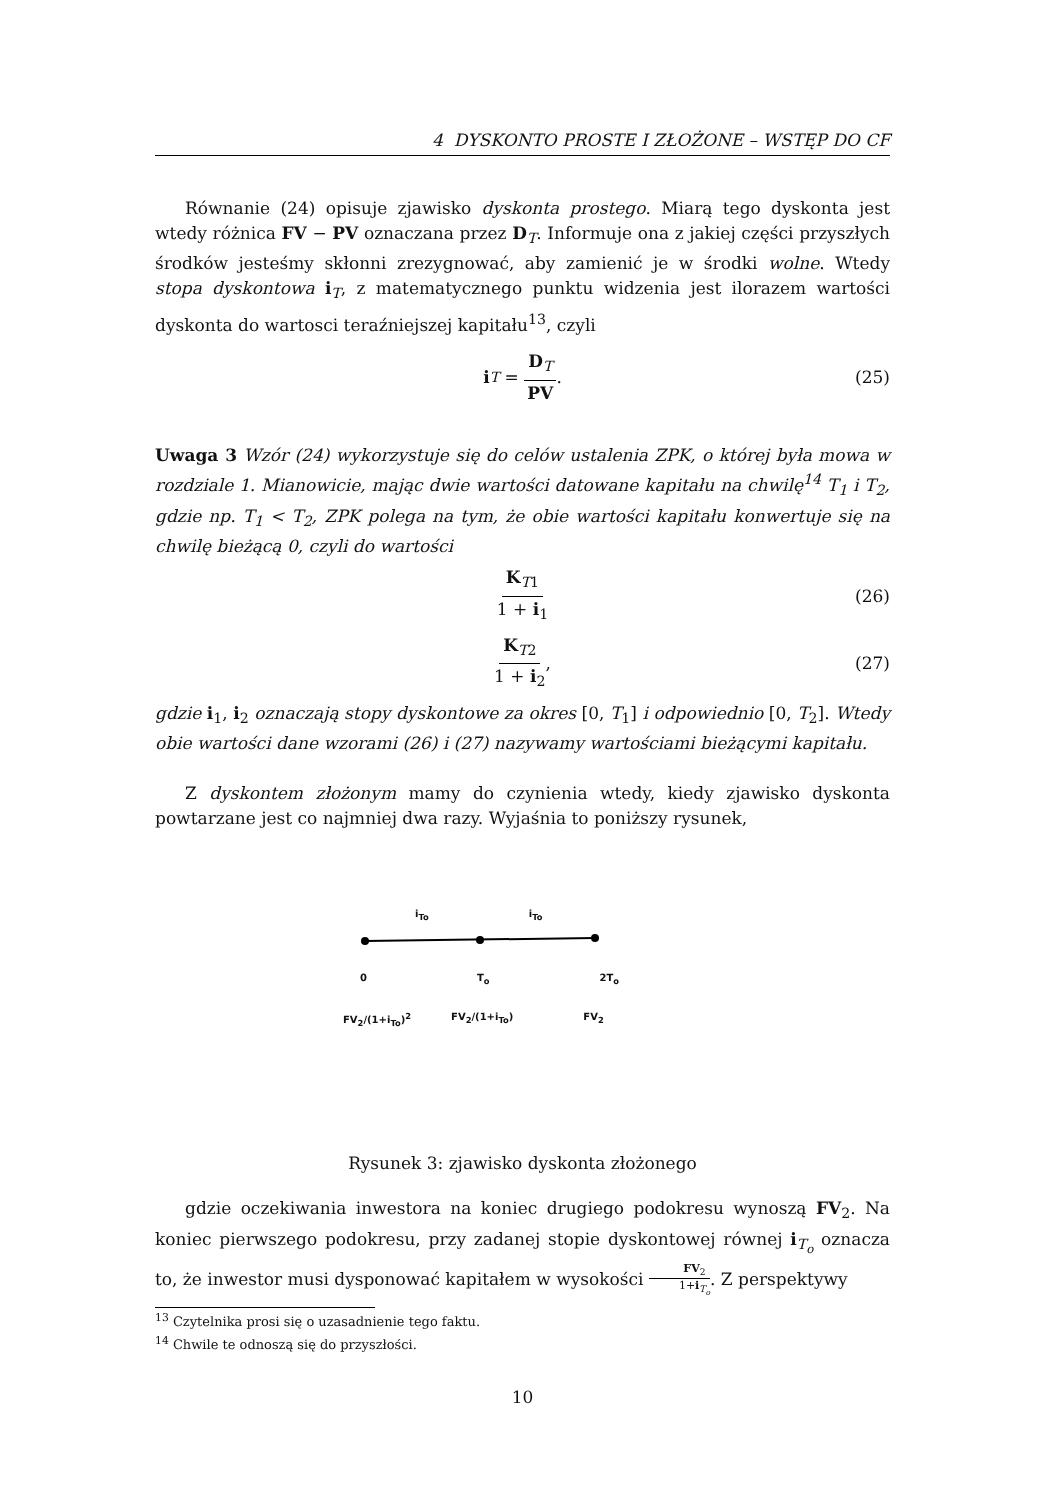4 DYSKONTO PROSTE I ZŁOŻONE – WSTĘP DO CF
Równanie (24) opisuje zjawisko dyskonta prostego. Miarą tego dyskonta jest wtedy różnica FV − PV oznaczana przez D<sub>T</sub>. Informuje ona z jakiej części przyszłych środków jesteśmy skłonni zrezygnować, aby zamienić je w środki wolne. Wtedy stopa dyskontowa i<sub>T</sub>, z matematycznego punktu widzenia jest ilorazem wartości dyskonta do wartosci teraźniejszej kapitału<sup>13</sup>, czyli
i<sub>T</sub> = D<sub>T</sub> PV. (25)
Uwaga 3 Wzór (24) wykorzystuje się do celów ustalenia ZPK, o której była mowa w rozdziale 1. Mianowicie, mając dwie wartości datowane kapitału na chwilę<sup>14</sup> T<sub>1</sub> i T<sub>2</sub>, gdzie np. T<sub>1</sub> < T<sub>2</sub>, ZPK polega na tym, że obie wartości kapitału konwertuje się na chwilę bieżącą 0, czyli do wartości
K<sub>T1</sub> 1 + i<sub>1</sub> (26)
K<sub>T2</sub> 1 + i<sub>2</sub>, (27)
gdzie i<sub>1</sub>, i<sub>2</sub> oznaczają stopy dyskontowe za okres [0, T<sub>1</sub>] i odpowiednio [0, T<sub>2</sub>]. Wtedy obie wartości dane wzorami (26) i (27) nazywamy wartościami bieżącymi kapitału.
Z dyskontem złożonym mamy do czynienia wtedy, kiedy zjawisko dyskonta powtarzane jest co najmniej dwa razy. Wyjaśnia to poniższy rysunek,
i<sub>To</sub> i<sub>To</sub>
0 T<sub>o</sub> 2T<sub>o</sub>
FV<sub>2</sub>/(1+i<sub>To</sub>)<sup>2</sup> FV<sub>2</sub>/(1+i<sub>To</sub>) FV<sub>2</sub>
Rysunek 3: zjawisko dyskonta złożonego
gdzie oczekiwania inwestora na koniec drugiego podokresu wynoszą FV<sub>2</sub>. Na koniec pierwszego podokresu, przy zadanej stopie dyskontowej równej i<sub>T<sub>o</sub></sub> oznacza to, że inwestor musi dysponować kapitałem w wysokości FV<sub>2</sub> 1+i<sub>T<sub>o</sub></sub>. Z perspektywy
<sup>13</sup> Czytelnika prosi się o uzasadnienie tego faktu.
<sup>14</sup> Chwile te odnoszą się do przyszłości.
10